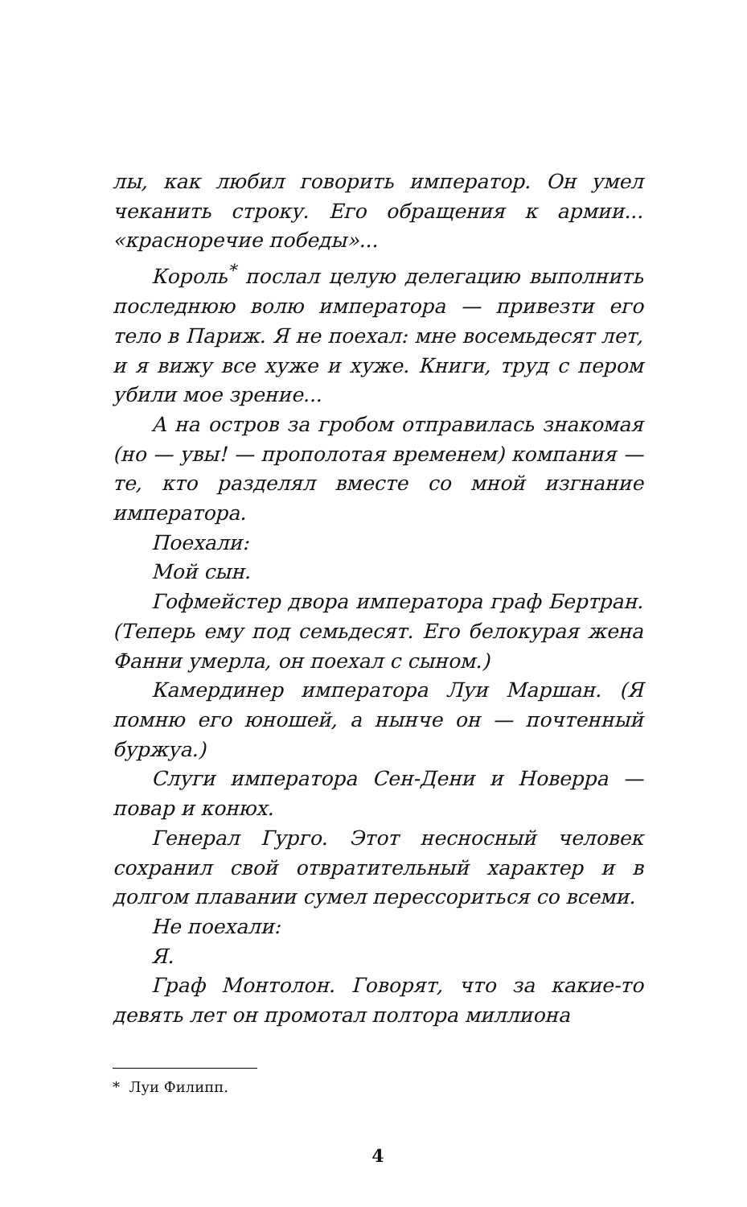лы, как любил говорить император. Он умел чеканить строку. Его обращения к армии... «красноречие победы»...
Король<sup>*</sup> послал целую делегацию выполнить последнюю волю императора — привезти его тело в Париж. Я не поехал: мне восемьдесят лет, и я вижу все хуже и хуже. Книги, труд с пером убили мое зрение...
А на остров за гробом отправилась знакомая (но — увы! — прополотая временем) компания — те, кто разделял вместе со мной изгнание императора.
Поехали:
Мой сын.
Гофмейстер двора императора граф Бертран. (Теперь ему под семьдесят. Его белокурая жена Фанни умерла, он поехал с сыном.)
Камердинер императора Луи Маршан. (Я помню его юношей, а нынче он — почтенный буржуа.)
Слуги императора Сен-Дени и Новерра — повар и конюх.
Генерал Гурго. Этот несносный человек сохранил свой отвратительный характер и в долгом плавании сумел перессориться со всеми.
Не поехали:
Я.
Граф Монтолон. Говорят, что за какие-то девять лет он промотал полтора миллиона
* Луи Филипп.
4